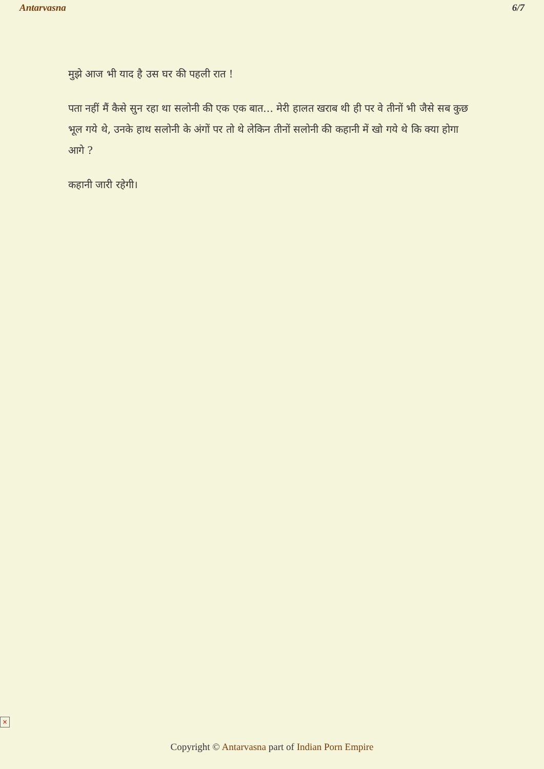Antarvasna 6/7
मुझे आज भी याद है उस घर की पहली रात !
पता नहीं मैं कैसे सुन रहा था सलोनी की एक एक बात… मेरी हालत खराब थी ही पर वे तीनों भी जैसे सब कुछ भूल गये थे, उनके हाथ सलोनी के अंगों पर तो थे लेकिन तीनों सलोनी की कहानी में खो गये थे कि क्या होगा आगे ?
कहानी जारी रहेगी।
×
Copyright © Antarvasna part of Indian Porn Empire